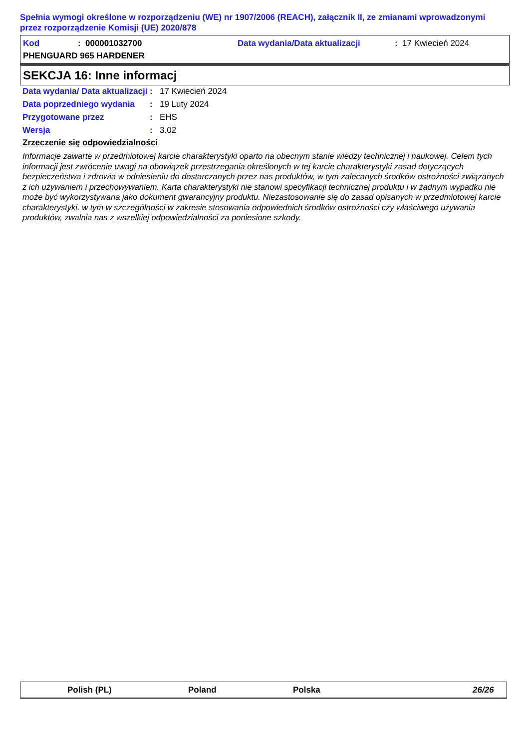Spełnia wymogi określone w rozporządzeniu (WE) nr 1907/2006 (REACH), załącznik II, ze zmianami wprowadzonymi przez rozporządzenie Komisji (UE) 2020/878
Kod: 000001032700 Data wydania/Data aktualizacji: 17 Kwiecień 2024
PHENGUARD 965 HARDENER
SEKCJA 16: Inne informacj
Data wydania/ Data aktualizacji: 17 Kwiecień 2024
Data poprzedniego wydania: 19 Luty 2024
Przygotowane przez: EHS
Wersja: 3.02
Zrzeczenie się odpowiedzialności
Informacje zawarte w przedmiotowej karcie charakterystyki oparto na obecnym stanie wiedzy technicznej i naukowej. Celem tych informacji jest zwrócenie uwagi na obowiązek przestrzegania określonych w tej karcie charakterystyki zasad dotyczących bezpieczeństwa i zdrowia w odniesieniu do dostarczanych przez nas produktów, w tym zalecanych środków ostrożności związanych z ich używaniem i przechowywaniem. Karta charakterystyki nie stanowi specyfikacji technicznej produktu i w żadnym wypadku nie może być wykorzystywana jako dokument gwarancyjny produktu. Niezastosowanie się do zasad opisanych w przedmiotowej karcie charakterystyki, w tym w szczególności w zakresie stosowania odpowiednich środków ostrożności czy właściwego używania produktów, zwalnia nas z wszelkiej odpowiedzialności za poniesione szkody.
Polish (PL) Poland Polska 26/26